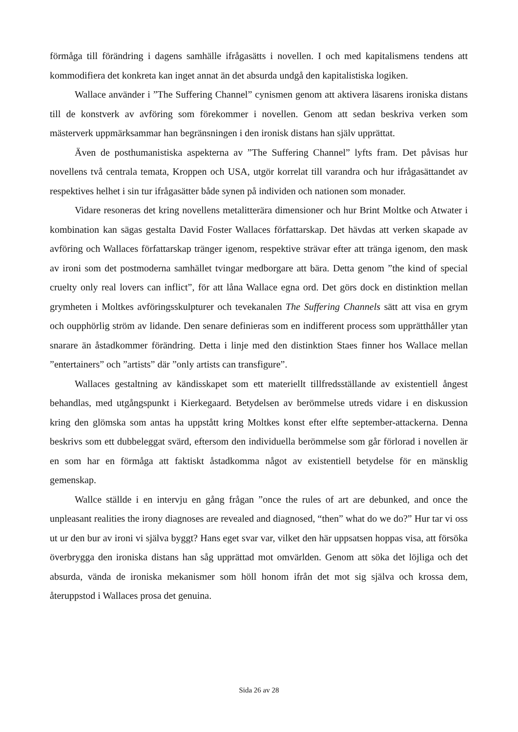förmåga till förändring i dagens samhälle ifrågasätts i novellen. I och med kapitalismens tendens att kommodifiera det konkreta kan inget annat än det absurda undgå den kapitalistiska logiken.
Wallace använder i ”The Suffering Channel” cynismen genom att aktivera läsarens ironiska distans till de konstverk av avföring som förekommer i novellen. Genom att sedan beskriva verken som mästerverk uppmärksammar han begränsningen i den ironisk distans han själv upprättat.
Även de posthumanistiska aspekterna av ”The Suffering Channel” lyfts fram. Det påvisas hur novellens två centrala temata, Kroppen och USA, utgör korrelat till varandra och hur ifrågasättandet av respektives helhet i sin tur ifrågasätter både synen på individen och nationen som monader.
Vidare resoneras det kring novellens metalitterära dimensioner och hur Brint Moltke och Atwater i kombination kan sägas gestalta David Foster Wallaces författarskap. Det hävdas att verken skapade av avföring och Wallaces författarskap tränger igenom, respektive strävar efter att tränga igenom, den mask av ironi som det postmoderna samhället tvingar medborgare att bära. Detta genom ”the kind of special cruelty only real lovers can inflict”, för att låna Wallace egna ord. Det görs dock en distinktion mellan grymheten i Moltkes avföringsskulpturer och tevekanalen The Suffering Channels sätt att visa en grym och oupphörlig ström av lidande. Den senare definieras som en indifferent process som upprätthåller ytan snarare än åstadkommer förändring. Detta i linje med den distinktion Staes finner hos Wallace mellan ”entertainers” och ”artists” där ”only artists can transfigure”.
Wallaces gestaltning av kändisskapet som ett materiellt tillfredsställande av existentiell ångest behandlas, med utgångspunkt i Kierkegaard. Betydelsen av berömmelse utreds vidare i en diskussion kring den glömska som antas ha uppstått kring Moltkes konst efter elfte september-attackerna. Denna beskrivs som ett dubbeleggat svärd, eftersom den individuella berömmelse som går förlorad i novellen är en som har en förmåga att faktiskt åstadkomma något av existentiell betydelse för en mänsklig gemenskap.
Wallce ställde i en intervju en gång frågan ”once the rules of art are debunked, and once the unpleasant realities the irony diagnoses are revealed and diagnosed, “then” what do we do?” Hur tar vi oss ut ur den bur av ironi vi själva byggt? Hans eget svar var, vilket den här uppsatsen hoppas visa, att försöka överbrygga den ironiska distans han såg upprättad mot omvärlden. Genom att söka det löjliga och det absurda, vända de ironiska mekanismer som höll honom ifrån det mot sig själva och krossa dem, återuppstod i Wallaces prosa det genuina.
Sida 26 av 28